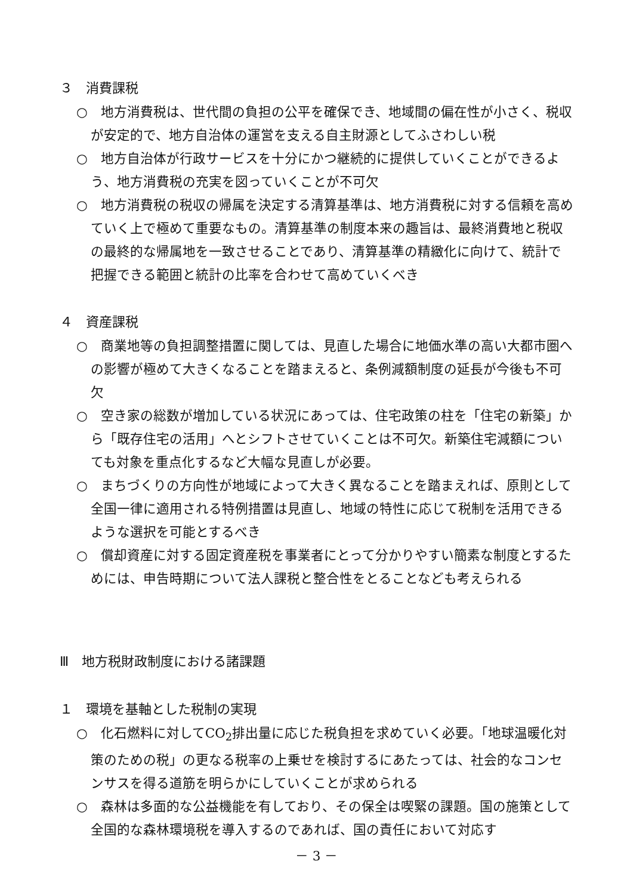３　消費課税
○　地方消費税は、世代間の負担の公平を確保でき、地域間の偏在性が小さく、税収が安定的で、地方自治体の運営を支える自主財源としてふさわしい税
○　地方自治体が行政サービスを十分にかつ継続的に提供していくことができるよう、地方消費税の充実を図っていくことが不可欠
○　地方消費税の税収の帰属を決定する清算基準は、地方消費税に対する信頼を高めていく上で極めて重要なもの。清算基準の制度本来の趣旨は、最終消費地と税収の最終的な帰属地を一致させることであり、清算基準の精緻化に向けて、統計で把握できる範囲と統計の比率を合わせて高めていくべき
４　資産課税
○　商業地等の負担調整措置に関しては、見直した場合に地価水準の高い大都市圏への影響が極めて大きくなることを踏まえると、条例減額制度の延長が今後も不可欠
○　空き家の総数が増加している状況にあっては、住宅政策の柱を「住宅の新築」から「既存住宅の活用」へとシフトさせていくことは不可欠。新築住宅減額についても対象を重点化するなど大幅な見直しが必要。
○　まちづくりの方向性が地域によって大きく異なることを踏まえれば、原則として全国一律に適用される特例措置は見直し、地域の特性に応じて税制を活用できるような選択を可能とするべき
○　償却資産に対する固定資産税を事業者にとって分かりやすい簡素な制度とするためには、申告時期について法人課税と整合性をとることなども考えられる
Ⅲ　地方税財政制度における諸課題
１　環境を基軸とした税制の実現
○　化石燃料に対してCO<sub>2</sub>排出量に応じた税負担を求めていく必要。「地球温暖化対策のための税」の更なる税率の上乗せを検討するにあたっては、社会的なコンセンサスを得る道筋を明らかにしていくことが求められる
○　森林は多面的な公益機能を有しており、その保全は喫緊の課題。国の施策として全国的な森林環境税を導入するのであれば、国の責任において対応す
－ 3 －